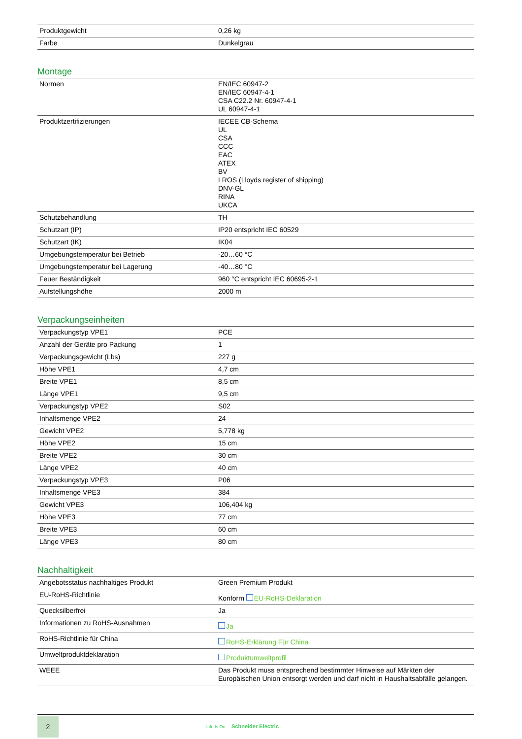| Produktgewicht | 0,26 kg |
| Farbe | Dunkelgrau |
Montage
| Normen | EN/IEC 60947-2 EN/IEC 60947-4-1 CSA C22.2 Nr. 60947-4-1 UL 60947-4-1 |
| Produktzertifizierungen | IECEE CB-Schema UL CSA CCC EAC ATEX BV LROS (Lloyds register of shipping) DNV-GL RINA UKCA |
| Schutzbehandlung | TH |
| Schutzart (IP) | IP20 entspricht IEC 60529 |
| Schutzart (IK) | IK04 |
| Umgebungstemperatur bei Betrieb | -20…60 °C |
| Umgebungstemperatur bei Lagerung | -40…80 °C |
| Feuer Beständigkeit | 960 °C entspricht IEC 60695-2-1 |
| Aufstellungshöhe | 2000 m |
Verpackungseinheiten
| Verpackungstyp VPE1 | PCE |
| Anzahl der Geräte pro Packung | 1 |
| Verpackungsgewicht (Lbs) | 227 g |
| Höhe VPE1 | 4,7 cm |
| Breite VPE1 | 8,5 cm |
| Länge VPE1 | 9,5 cm |
| Verpackungstyp VPE2 | S02 |
| Inhaltsmenge VPE2 | 24 |
| Gewicht VPE2 | 5,778 kg |
| Höhe VPE2 | 15 cm |
| Breite VPE2 | 30 cm |
| Länge VPE2 | 40 cm |
| Verpackungstyp VPE3 | P06 |
| Inhaltsmenge VPE3 | 384 |
| Gewicht VPE3 | 106,404 kg |
| Höhe VPE3 | 77 cm |
| Breite VPE3 | 60 cm |
| Länge VPE3 | 80 cm |
Nachhaltigkeit
| Angebotsstatus nachhaltiges Produkt | Green Premium Produkt |
| EU-RoHS-Richtlinie | Konform EU-RoHS-Deklaration |
| Quecksilberfrei | Ja |
| Informationen zu RoHS-Ausnahmen | Ja |
| RoHS-Richtlinie für China | RoHS-Erklärung Für China |
| Umweltproduktdeklaration | Produktumweltprofil |
| WEEE | Das Produkt muss entsprechend bestimmter Hinweise auf Märkten der Europäischen Union entsorgt werden und darf nicht in Haushaltsabfälle gelangen. |
2
Life Is On Schneider Electric